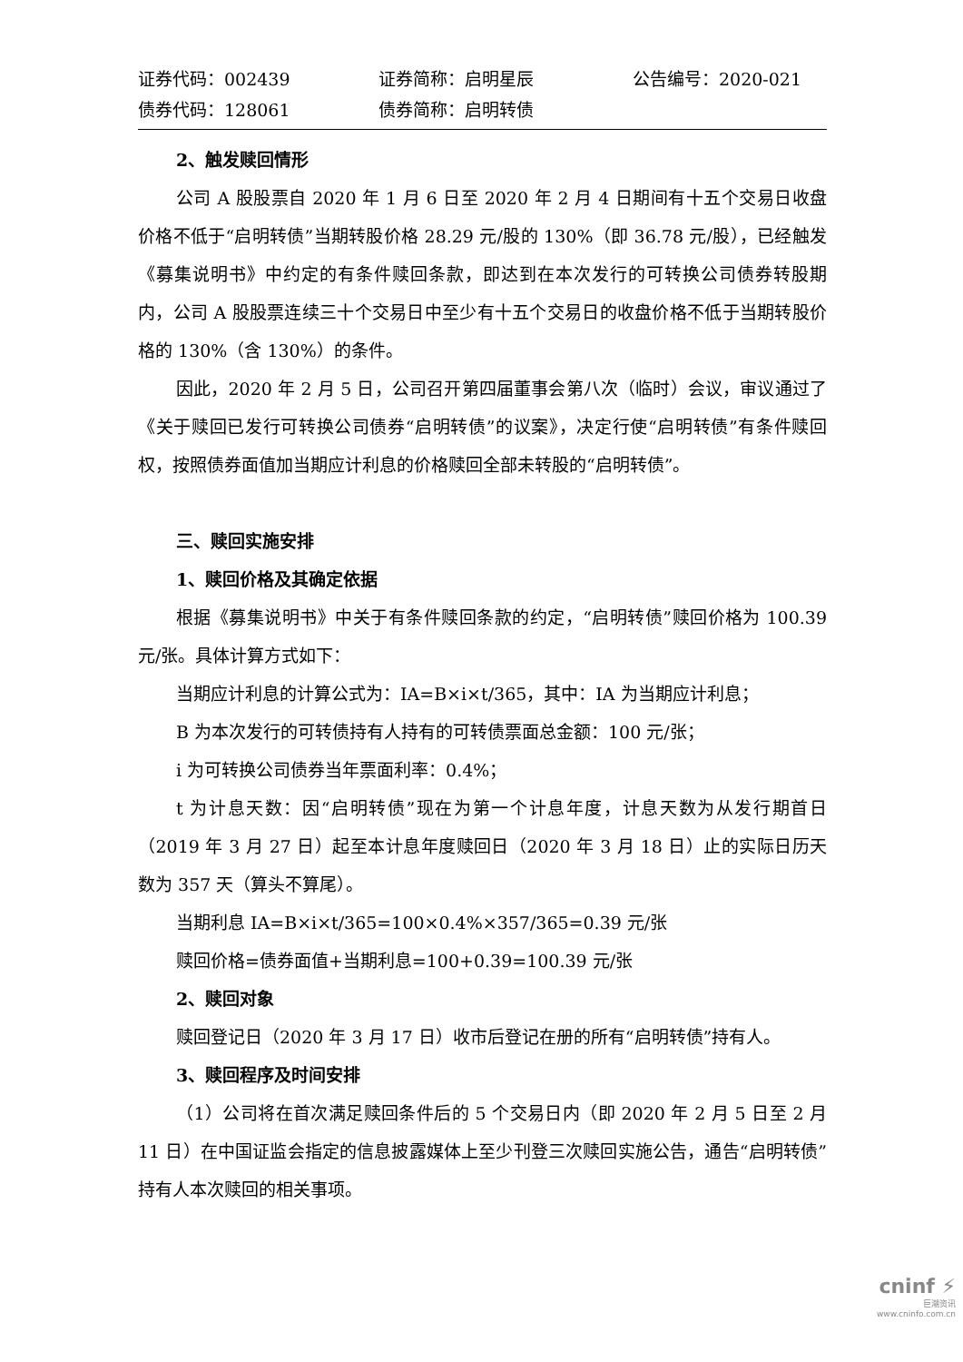证券代码：002439
证券简称：启明星辰
公告编号：2020-021
债券代码：128061
债券简称：启明转债
2、触发赎回情形
公司 A 股股票自 2020 年 1 月 6 日至 2020 年 2 月 4 日期间有十五个交易日收盘价格不低于“启明转债”当期转股价格 28.29 元/股的 130%（即 36.78 元/股），已经触发《募集说明书》中约定的有条件赎回条款，即达到在本次发行的可转换公司债券转股期内，公司 A 股股票连续三十个交易日中至少有十五个交易日的收盘价格不低于当期转股价格的 130%（含 130%）的条件。
因此，2020 年 2 月 5 日，公司召开第四届董事会第八次（临时）会议，审议通过了《关于赎回已发行可转换公司债券“启明转债”的议案》，决定行使“启明转债”有条件赎回权，按照债券面值加当期应计利息的价格赎回全部未转股的“启明转债”。
三、赎回实施安排
1、赎回价格及其确定依据
根据《募集说明书》中关于有条件赎回条款的约定，“启明转债”赎回价格为 100.39 元/张。具体计算方式如下：
当期应计利息的计算公式为：IA=B×i×t/365，其中：IA 为当期应计利息；
B 为本次发行的可转债持有人持有的可转债票面总金额：100 元/张；
i 为可转换公司债券当年票面利率：0.4%；
t 为计息天数：因“启明转债”现在为第一个计息年度，计息天数为从发行期首日（2019 年 3 月 27 日）起至本计息年度赎回日（2020 年 3 月 18 日）止的实际日历天数为 357 天（算头不算尾）。
当期利息 IA=B×i×t/365=100×0.4%×357/365=0.39 元/张
赎回价格=债券面值+当期利息=100+0.39=100.39 元/张
2、赎回对象
赎回登记日（2020 年 3 月 17 日）收市后登记在册的所有“启明转债”持有人。
3、赎回程序及时间安排
（1）公司将在首次满足赎回条件后的 5 个交易日内（即 2020 年 2 月 5 日至 2 月 11 日）在中国证监会指定的信息披露媒体上至少刊登三次赎回实施公告，通告“启明转债”持有人本次赎回的相关事项。
cninf ⚡
巨潮资讯
www.cninfo.com.cn